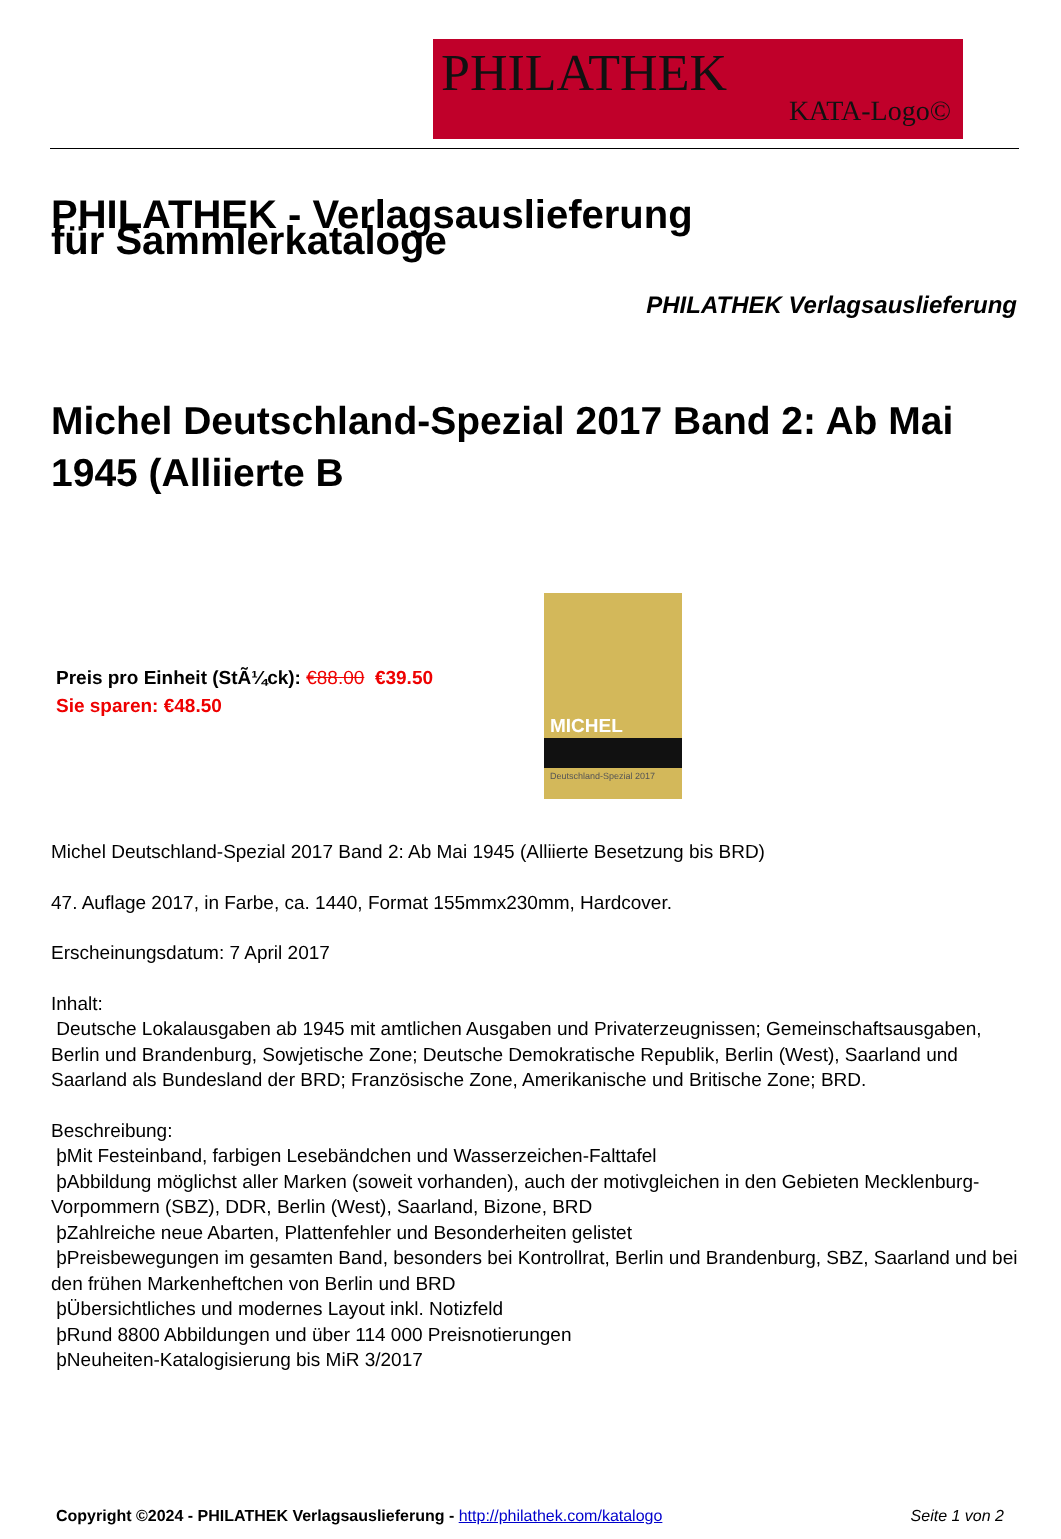PHILATHEK
KATA-Logo©
PHILATHEK - Verlagsauslieferung für Sammlerkataloge
PHILATHEK Verlagsauslieferung
Michel Deutschland-Spezial 2017 Band 2: Ab Mai 1945 (Alliierte B
Preis pro Einheit (StÃ¼ck): €88.00 €39.50
Sie sparen: €48.50
MICHEL
Deutschland-Spezial 2017
Michel Deutschland-Spezial 2017 Band 2: Ab Mai 1945 (Alliierte Besetzung bis BRD)
47. Auflage 2017, in Farbe, ca. 1440, Format 155mmx230mm, Hardcover.
Erscheinungsdatum: 7 April 2017
Inhalt:
Deutsche Lokalausgaben ab 1945 mit amtlichen Ausgaben und Privaterzeugnissen; Gemeinschaftsausgaben, Berlin und Brandenburg, Sowjetische Zone; Deutsche Demokratische Republik, Berlin (West), Saarland und Saarland als Bundesland der BRD; Französische Zone, Amerikanische und Britische Zone; BRD.
Beschreibung:
þMit Festeinband, farbigen Lesebändchen und Wasserzeichen-Falttafel
þAbbildung möglichst aller Marken (soweit vorhanden), auch der motivgleichen in den Gebieten Mecklenburg-Vorpommern (SBZ), DDR, Berlin (West), Saarland, Bizone, BRD
þZahlreiche neue Abarten, Plattenfehler und Besonderheiten gelistet
þPreisbewegungen im gesamten Band, besonders bei Kontrollrat, Berlin und Brandenburg, SBZ, Saarland und bei den frühen Markenheftchen von Berlin und BRD
þÜbersichtliches und modernes Layout inkl. Notizfeld
þRund 8800 Abbildungen und über 114 000 Preisnotierungen
þNeuheiten-Katalogisierung bis MiR 3/2017
Copyright ©2024 - PHILATHEK Verlagsauslieferung - http://philathek.com/katalogo Seite 1 von 2